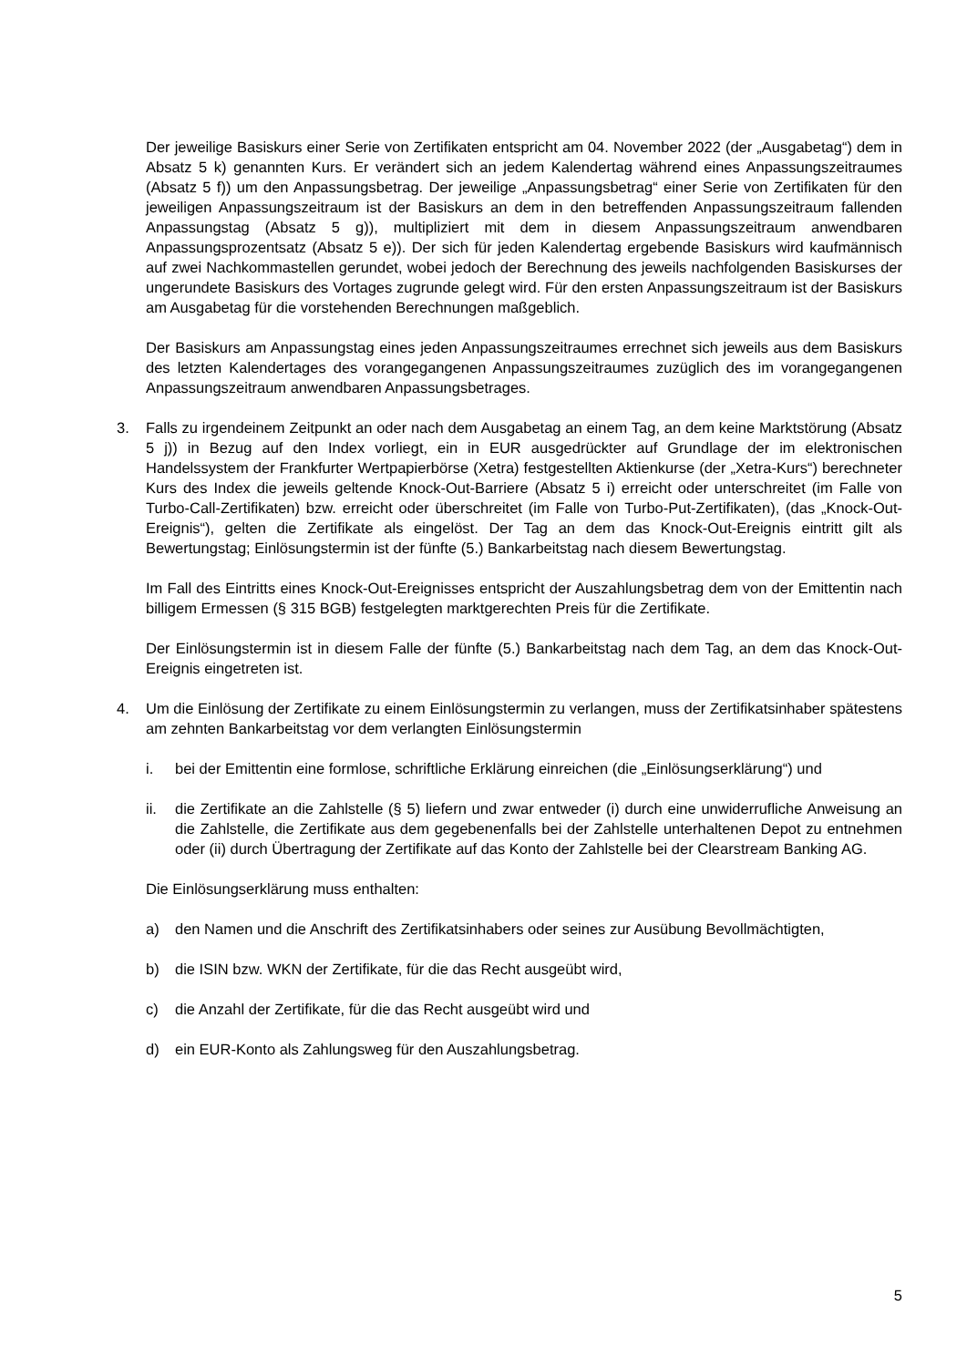Der jeweilige Basiskurs einer Serie von Zertifikaten entspricht am 04. November 2022 (der „Ausgabetag“) dem in Absatz 5 k) genannten Kurs. Er verändert sich an jedem Kalendertag während eines Anpassungszeitraumes (Absatz 5 f)) um den Anpassungsbetrag. Der jeweilige „Anpassungsbetrag“ einer Serie von Zertifikaten für den jeweiligen Anpassungszeitraum ist der Basiskurs an dem in den betreffenden Anpassungszeitraum fallenden Anpassungstag (Absatz 5 g)), multipliziert mit dem in diesem Anpassungszeitraum anwendbaren Anpassungsprozentsatz (Absatz 5 e)). Der sich für jeden Kalendertag ergebende Basiskurs wird kaufmännisch auf zwei Nachkommastellen gerundet, wobei jedoch der Berechnung des jeweils nachfolgenden Basiskurses der ungerundete Basiskurs des Vortages zugrunde gelegt wird. Für den ersten Anpassungszeitraum ist der Basiskurs am Ausgabetag für die vorstehenden Berechnungen maßgeblich.
Der Basiskurs am Anpassungstag eines jeden Anpassungszeitraumes errechnet sich jeweils aus dem Basiskurs des letzten Kalendertages des vorangegangenen Anpassungszeitraumes zuzüglich des im vorangegangenen Anpassungszeitraum anwendbaren Anpassungsbetrages.
3. Falls zu irgendeinem Zeitpunkt an oder nach dem Ausgabetag an einem Tag, an dem keine Marktstörung (Absatz 5 j)) in Bezug auf den Index vorliegt, ein in EUR ausgedrückter auf Grundlage der im elektronischen Handelssystem der Frankfurter Wertpapierbörse (Xetra) festgestellten Aktienkurse (der „Xetra-Kurs“) berechneter Kurs des Index die jeweils geltende Knock-Out-Barriere (Absatz 5 i) erreicht oder unterschreitet (im Falle von Turbo-Call-Zertifikaten) bzw. erreicht oder überschreitet (im Falle von Turbo-Put-Zertifikaten), (das „Knock-Out-Ereignis“), gelten die Zertifikate als eingelöst. Der Tag an dem das Knock-Out-Ereignis eintritt gilt als Bewertungstag; Einlösungstermin ist der fünfte (5.) Bankarbeitstag nach diesem Bewertungstag.
Im Fall des Eintritts eines Knock-Out-Ereignisses entspricht der Auszahlungsbetrag dem von der Emittentin nach billigem Ermessen (§ 315 BGB) festgelegten marktgerechten Preis für die Zertifikate.
Der Einlösungstermin ist in diesem Falle der fünfte (5.) Bankarbeitstag nach dem Tag, an dem das Knock-Out-Ereignis eingetreten ist.
4. Um die Einlösung der Zertifikate zu einem Einlösungstermin zu verlangen, muss der Zertifikatsinhaber spätestens am zehnten Bankarbeitstag vor dem verlangten Einlösungstermin
i. bei der Emittentin eine formlose, schriftliche Erklärung einreichen (die „Einlösungserklärung“) und
ii. die Zertifikate an die Zahlstelle (§ 5) liefern und zwar entweder (i) durch eine unwiderrufliche Anweisung an die Zahlstelle, die Zertifikate aus dem gegebenenfalls bei der Zahlstelle unterhaltenen Depot zu entnehmen oder (ii) durch Übertragung der Zertifikate auf das Konto der Zahlstelle bei der Clearstream Banking AG.
Die Einlösungserklärung muss enthalten:
a) den Namen und die Anschrift des Zertifikatsinhabers oder seines zur Ausübung Bevollmächtigten,
b) die ISIN bzw. WKN der Zertifikate, für die das Recht ausgeübt wird,
c) die Anzahl der Zertifikate, für die das Recht ausgeübt wird und
d) ein EUR-Konto als Zahlungsweg für den Auszahlungsbetrag.
5